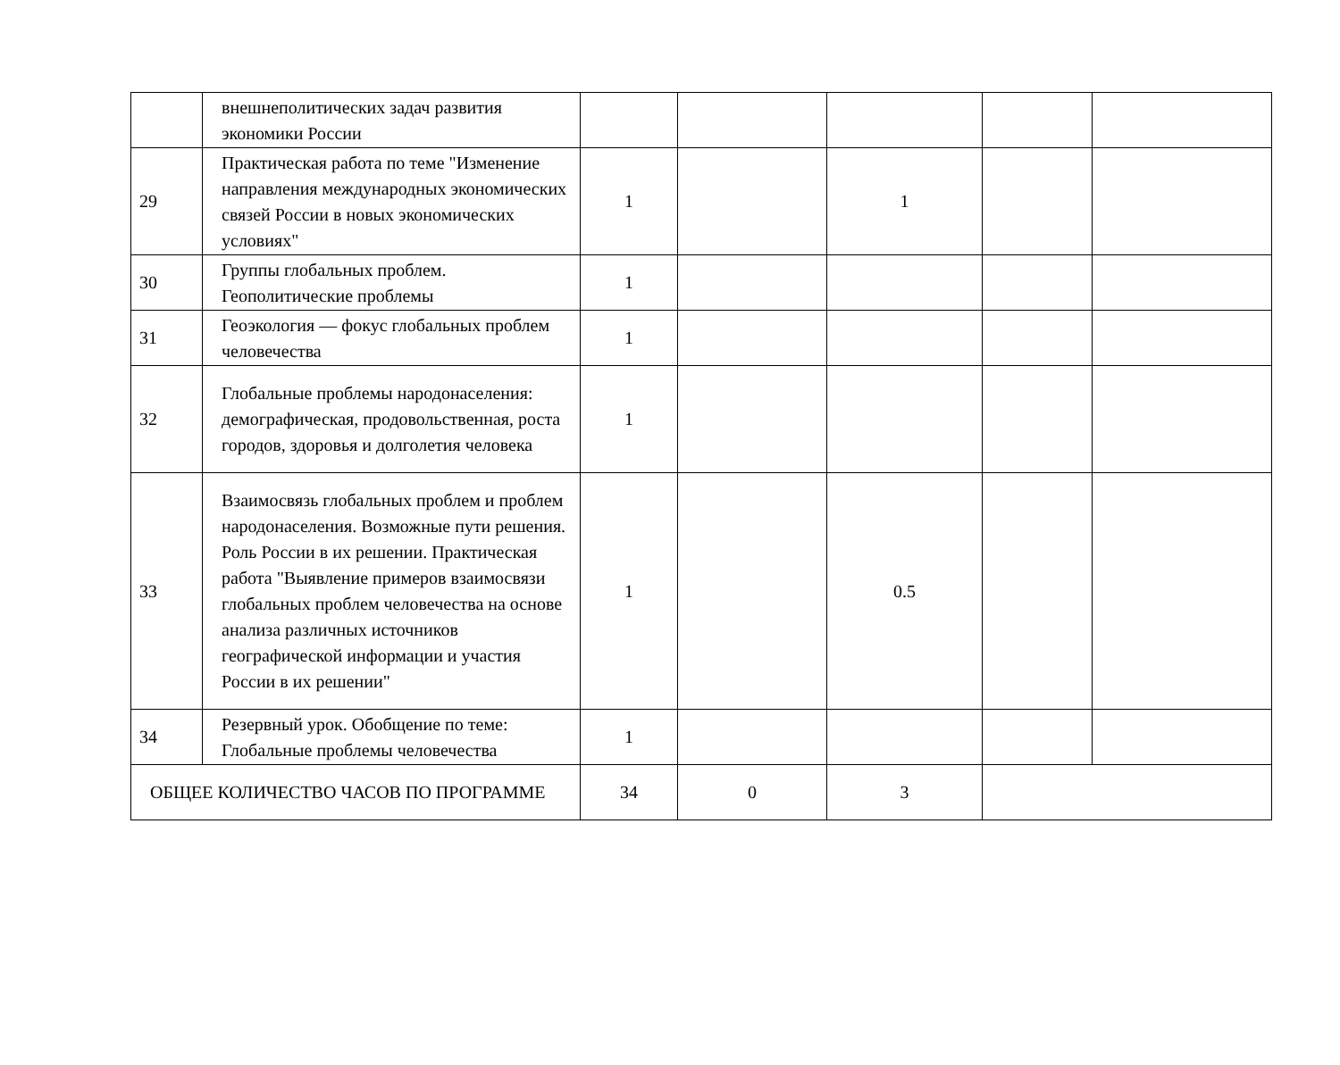| | внешнеполитических задач развития экономики России | | | | | |
| 29 | Практическая работа по теме "Изменение направления международных экономических связей России в новых экономических условиях" | 1 | | 1 | | |
| 30 | Группы глобальных проблем. Геополитические проблемы | 1 | | | | |
| 31 | Геоэкология — фокус глобальных проблем человечества | 1 | | | | |
| 32 | Глобальные проблемы народонаселения: демографическая, продовольственная, роста городов, здоровья и долголетия человека | 1 | | | | |
| 33 | Взаимосвязь глобальных проблем и проблем народонаселения. Возможные пути решения. Роль России в их решении. Практическая работа "Выявление примеров взаимосвязи глобальных проблем человечества на основе анализа различных источников географической информации и участия России в их решении" | 1 | | 0.5 | | |
| 34 | Резервный урок. Обобщение по теме: Глобальные проблемы человечества | 1 | | | | |
| ОБЩЕЕ КОЛИЧЕСТВО ЧАСОВ ПО ПРОГРАММЕ | | 34 | 0 | 3 | | |